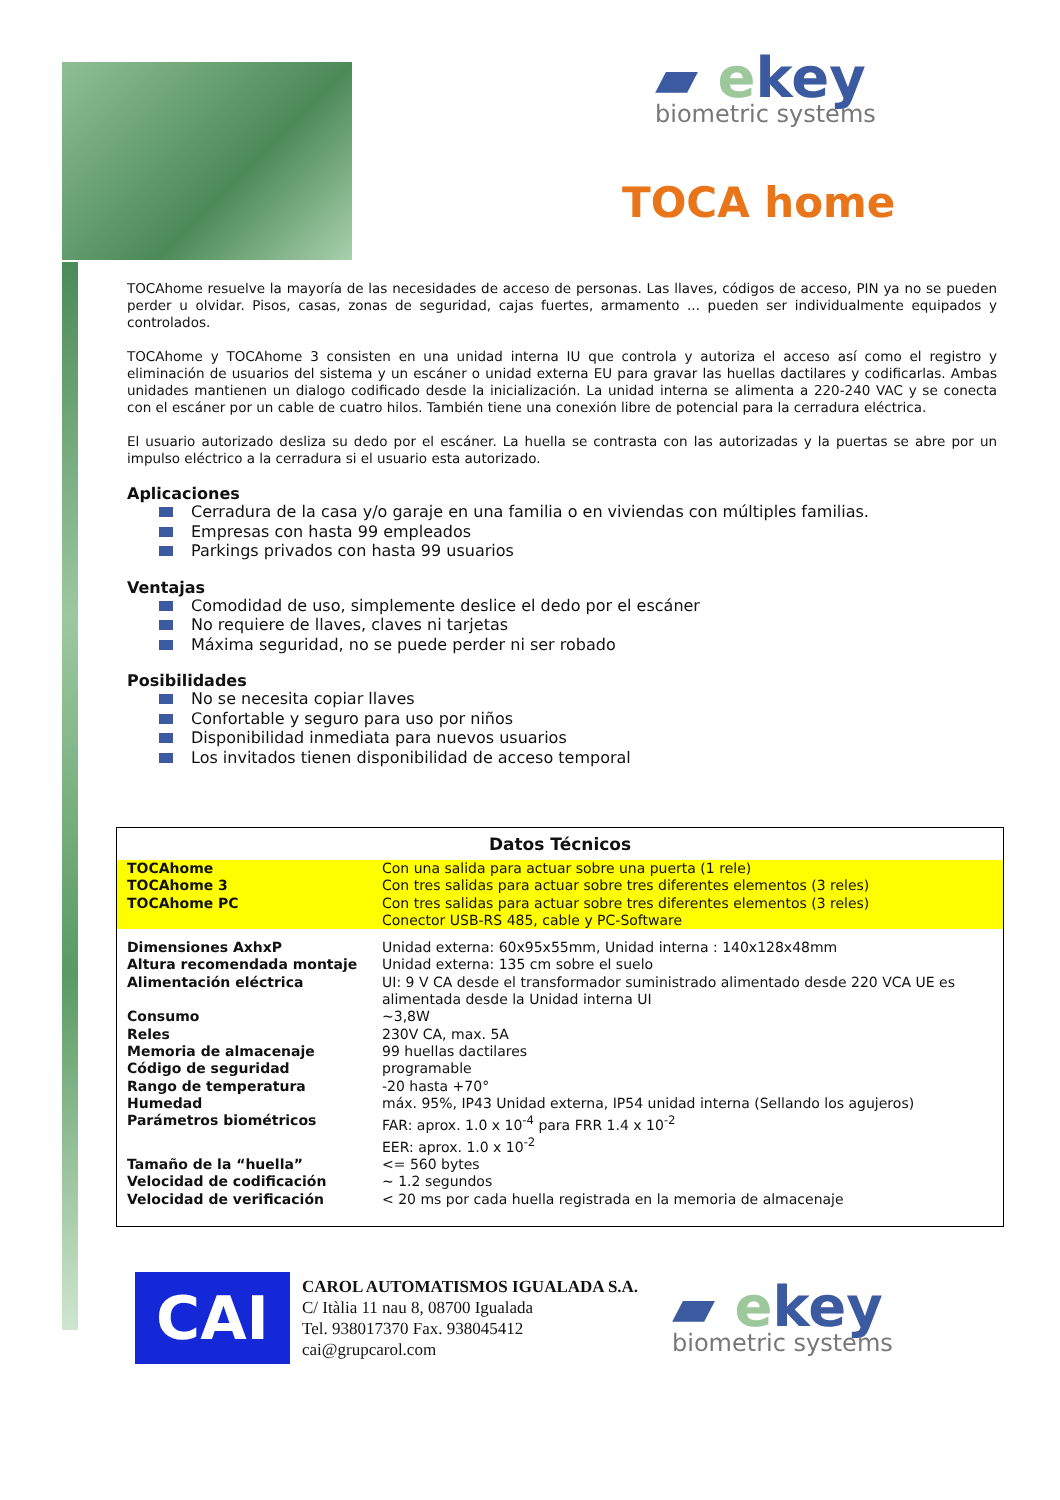▰ ekey
biometric systems
TOCA home
TOCAhome resuelve la mayoría de las necesidades de acceso de personas. Las llaves, códigos de acceso, PIN ya no se pueden perder u olvidar. Pisos, casas, zonas de seguridad, cajas fuertes, armamento ... pueden ser individualmente equipados y controlados.
TOCAhome y TOCAhome 3 consisten en una unidad interna IU que controla y autoriza el acceso así como el registro y eliminación de usuarios del sistema y un escáner o unidad externa EU para gravar las huellas dactilares y codificarlas. Ambas unidades mantienen un dialogo codificado desde la inicialización. La unidad interna se alimenta a 220-240 VAC y se conecta con el escáner por un cable de cuatro hilos. También tiene una conexión libre de potencial para la cerradura eléctrica.
El usuario autorizado desliza su dedo por el escáner. La huella se contrasta con las autorizadas y la puertas se abre por un impulso eléctrico a la cerradura si el usuario esta autorizado.
Aplicaciones
Cerradura de la casa y/o garaje en una familia o en viviendas con múltiples familias.
Empresas con hasta 99 empleados
Parkings privados con hasta 99 usuarios
Ventajas
Comodidad de uso, simplemente deslice el dedo por el escáner
No requiere de llaves, claves ni tarjetas
Máxima seguridad, no se puede perder ni ser robado
Posibilidades
No se necesita copiar llaves
Confortable y seguro para uso por niños
Disponibilidad inmediata para nuevos usuarios
Los invitados tienen disponibilidad de acceso temporal
Datos Técnicos
| TOCAhome | Con una salida para actuar sobre una puerta (1 rele) |
| TOCAhome 3 | Con tres salidas para actuar sobre tres diferentes elementos (3 reles) |
| TOCAhome PC | Con tres salidas para actuar sobre tres diferentes elementos (3 reles) Conector USB-RS 485, cable y PC-Software |
| Dimensiones AxhxP | Unidad externa: 60x95x55mm, Unidad interna : 140x128x48mm |
| Altura recomendada montaje | Unidad externa: 135 cm sobre el suelo |
| Alimentación eléctrica | UI: 9 V CA desde el transformador suministrado alimentado desde 220 VCA UE es alimentada desde la Unidad interna UI |
| Consumo | ~3,8W |
| Reles | 230V CA, max. 5A |
| Memoria de almacenaje | 99 huellas dactilares |
| Código de seguridad | programable |
| Rango de temperatura | -20 hasta +70° |
| Humedad | máx. 95%, IP43 Unidad externa, IP54 unidad interna (Sellando los agujeros) |
| Parámetros biométricos | FAR: aprox. 1.0 x 10<sup>-4</sup> para FRR 1.4 x 10<sup>-2</sup> EER: aprox. 1.0 x 10<sup>-2</sup> |
| Tamaño de la “huella” | <= 560 bytes |
| Velocidad de codificación | ~ 1.2 segundos |
| Velocidad de verificación | < 20 ms por cada huella registrada en la memoria de almacenaje |
CAI
CAROL AUTOMATISMOS IGUALADA S.A.
C/ Itàlia 11 nau 8, 08700 Igualada
Tel. 938017370 Fax. 938045412
cai@grupcarol.com
▰ ekey
biometric systems